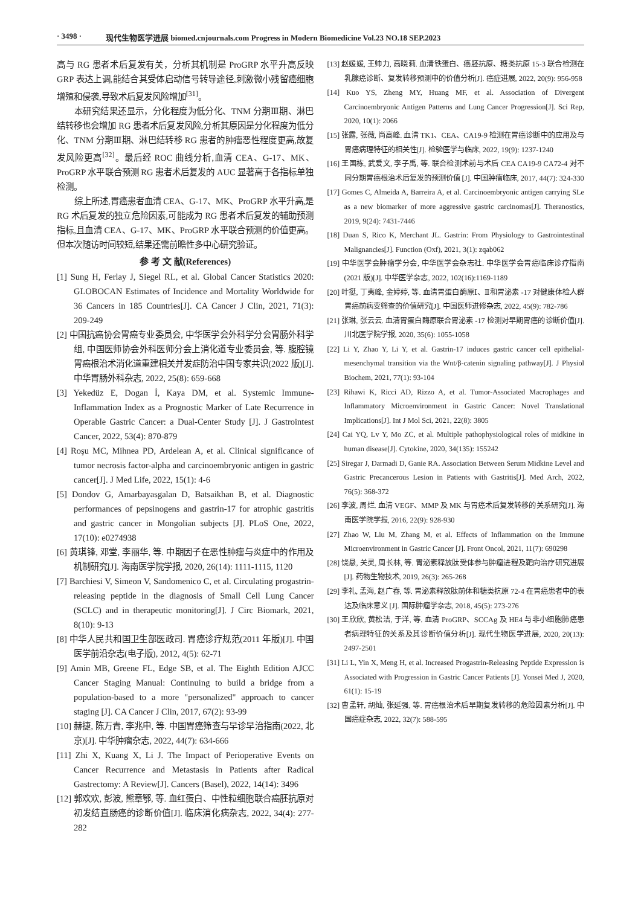· 3498 · 现代生物医学进展 biomed.cnjournals.com Progress in Modern Biomedicine Vol.23 NO.18 SEP.2023
高与 RG 患者术后复发有关，分析其机制是 ProGRP 水平升高反映 GRP 表达上调,能结合其受体启动信号转导途径,刺激微小残留癌细胞增殖和侵袭,导致术后复发风险增加<sup>[31]</sup>。
本研究结果还显示，分化程度为低分化、TNM 分期Ⅲ期、淋巴结转移也会增加 RG 患者术后复发风险,分析其原因是分化程度为低分化、TNM 分期Ⅲ期、淋巴结转移 RG 患者的肿瘤恶性程度更高,故复发风险更高<sup>[32]</sup>。最后经 ROC 曲线分析,血清 CEA、G-17、MK、ProGRP 水平联合预测 RG 患者术后复发的 AUC 显著高于各指标单独检测。
综上所述,胃癌患者血清 CEA、G-17、MK、ProGRP 水平升高,是 RG 术后复发的独立危险因素,可能成为 RG 患者术后复发的辅助预测指标,且血清 CEA、G-17、MK、ProGRP 水平联合预测的价值更高。但本次随访时间较短,结果还需前瞻性多中心研究验证。
参 考 文 献(References)
[1] Sung H, Ferlay J, Siegel RL, et al. Global Cancer Statistics 2020: GLOBOCAN Estimates of Incidence and Mortality Worldwide for 36 Cancers in 185 Countries[J]. CA Cancer J Clin, 2021, 71(3): 209-249
[2] 中国抗癌协会胃癌专业委员会, 中华医学会外科学分会胃肠外科学组, 中国医师协会外科医师分会上消化道专业委员会, 等. 腹腔镜胃癌根治术消化道重建相关并发症防治中国专家共识(2022 版)[J]. 中华胃肠外科杂志, 2022, 25(8): 659-668
[3] Yekedüz E, Dogan İ, Kaya DM, et al. Systemic Immune-Inflammation Index as a Prognostic Marker of Late Recurrence in Operable Gastric Cancer: a Dual-Center Study [J]. J Gastrointest Cancer, 2022, 53(4): 870-879
[4] Roşu MC, Mihnea PD, Ardelean A, et al. Clinical significance of tumor necrosis factor-alpha and carcinoembryonic antigen in gastric cancer[J]. J Med Life, 2022, 15(1): 4-6
[5] Dondov G, Amarbayasgalan D, Batsaikhan B, et al. Diagnostic performances of pepsinogens and gastrin-17 for atrophic gastritis and gastric cancer in Mongolian subjects [J]. PLoS One, 2022, 17(10): e0274938
[6] 黄琪锋, 邓堂, 李丽华, 等. 中期因子在恶性肿瘤与炎症中的作用及机制研究[J]. 海南医学院学报, 2020, 26(14): 1111-1115, 1120
[7] Barchiesi V, Simeon V, Sandomenico C, et al. Circulating progastrin-releasing peptide in the diagnosis of Small Cell Lung Cancer (SCLC) and in therapeutic monitoring[J]. J Circ Biomark, 2021, 8(10): 9-13
[8] 中华人民共和国卫生部医政司. 胃癌诊疗规范(2011 年版)[J]. 中国医学前沿杂志(电子版), 2012, 4(5): 62-71
[9] Amin MB, Greene FL, Edge SB, et al. The Eighth Edition AJCC Cancer Staging Manual: Continuing to build a bridge from a population-based to a more "personalized" approach to cancer staging [J]. CA Cancer J Clin, 2017, 67(2): 93-99
[10] 赫捷, 陈万青, 李兆申, 等. 中国胃癌筛查与早诊早治指南(2022, 北京)[J]. 中华肿瘤杂志, 2022, 44(7): 634-666
[11] Zhi X, Kuang X, Li J. The Impact of Perioperative Events on Cancer Recurrence and Metastasis in Patients after Radical Gastrectomy: A Review[J]. Cancers (Basel), 2022, 14(14): 3496
[12] 郭欢欢, 彭波, 熊章鄂, 等. 血红蛋白、中性粒细胞联合癌胚抗原对初发结直肠癌的诊断价值[J]. 临床消化病杂志, 2022, 34(4): 277-282
[13] 赵媛媛, 王帅力, 高晓莉. 血清铁蛋白、癌胚抗原、糖类抗原 15-3 联合检测在乳腺癌诊断、复发转移预测中的价值分析[J]. 癌症进展, 2022, 20(9): 956-958
[14] Kuo YS, Zheng MY, Huang MF, et al. Association of Divergent Carcinoembryonic Antigen Patterns and Lung Cancer Progression[J]. Sci Rep, 2020, 10(1): 2066
[15] 张露, 张薇, 尚高峰. 血清 TK1、CEA、CA19-9 检测在胃癌诊断中的应用及与胃癌病理特征的相关性[J]. 检验医学与临床, 2022, 19(9): 1237-1240
[16] 王国栋, 武爱文, 李子禹, 等. 联合检测术前与术后 CEA CA19-9 CA72-4 对不同分期胃癌根治术后复发的预测价值 [J]. 中国肿瘤临床, 2017, 44(7): 324-330
[17] Gomes C, Almeida A, Barreira A, et al. Carcinoembryonic antigen carrying SLe as a new biomarker of more aggressive gastric carcinomas[J]. Theranostics, 2019, 9(24): 7431-7446
[18] Duan S, Rico K, Merchant JL. Gastrin: From Physiology to Gastrointestinal Malignancies[J]. Function (Oxf), 2021, 3(1): zqab062
[19] 中华医学会肿瘤学分会, 中华医学会杂志社. 中华医学会胃癌临床诊疗指南(2021 版)[J]. 中华医学杂志, 2022, 102(16):1169-1189
[20] 叶挺, 丁夷峰, 金婷婷, 等. 血清胃蛋白酶原Ⅰ、Ⅱ和胃泌素 -17 对健康体检人群胃癌前病变筛查的价值研究[J]. 中国医师进修杂志, 2022, 45(9): 782-786
[21] 张琳, 张云云. 血清胃蛋白酶原联合胃泌素 -17 检测对早期胃癌的诊断价值[J]. 川北医学院学报, 2020, 35(6): 1055-1058
[22] Li Y, Zhao Y, Li Y, et al. Gastrin-17 induces gastric cancer cell epithelial-mesenchymal transition via the Wnt/β-catenin signaling pathway[J]. J Physiol Biochem, 2021, 77(1): 93-104
[23] Rihawi K, Ricci AD, Rizzo A, et al. Tumor-Associated Macrophages and Inflammatory Microenvironment in Gastric Cancer: Novel Translational Implications[J]. Int J Mol Sci, 2021, 22(8): 3805
[24] Cai YQ, Lv Y, Mo ZC, et al. Multiple pathophysiological roles of midkine in human disease[J]. Cytokine, 2020, 34(135): 155242
[25] Siregar J, Darmadi D, Ganie RA. Association Between Serum Midkine Level and Gastric Precancerous Lesion in Patients with Gastritis[J]. Med Arch, 2022, 76(5): 368-372
[26] 李波, 周烂. 血清 VEGF、MMP 及 MK 与胃癌术后复发转移的关系研究[J]. 海南医学院学报, 2016, 22(9): 928-930
[27] Zhao W, Liu M, Zhang M, et al. Effects of Inflammation on the Immune Microenvironment in Gastric Cancer [J]. Front Oncol, 2021, 11(7): 690298
[28] 饶悬, 关灵, 周长林, 等. 胃泌素释放肽受体参与肿瘤进程及靶向治疗研究进展[J]. 药物生物技术, 2019, 26(3): 265-268
[29] 李礼, 孟海, 赵广春, 等. 胃泌素释放肽前体和糖类抗原 72-4 在胃癌患者中的表达及临床意义 [J]. 国际肿瘤学杂志, 2018, 45(5): 273-276
[30] 王欣欣, 黄松洁, 于洋, 等. 血清 ProGRP、SCCAg 及 HE4 与非小细胞肺癌患者病理特征的关系及其诊断价值分析[J]. 现代生物医学进展, 2020, 20(13): 2497-2501
[31] Li L, Yin X, Meng H, et al. Increased Progastrin-Releasing Peptide Expression is Associated with Progression in Gastric Cancer Patients [J]. Yonsei Med J, 2020, 61(1): 15-19
[32] 曹孟轩, 胡灿, 张延强, 等. 胃癌根治术后早期复发转移的危险因素分析[J]. 中国癌症杂志, 2022, 32(7): 588-595